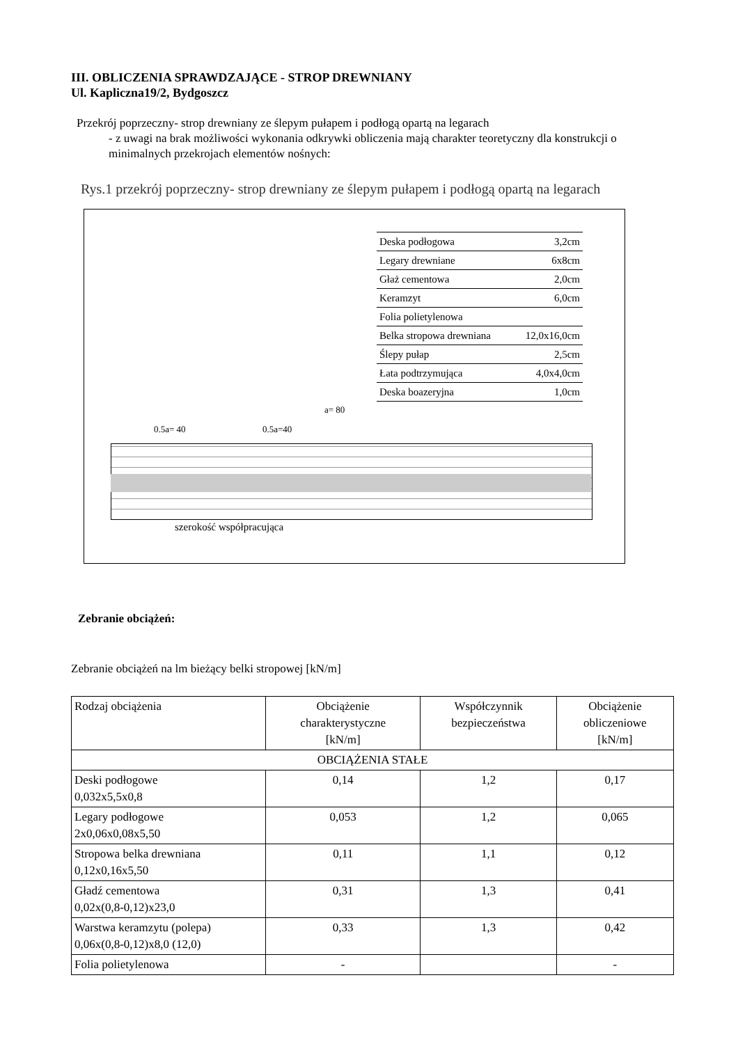III. OBLICZENIA SPRAWDZAJĄCE - STROP DREWNIANY
Ul. Kapliczna19/2, Bydgoszcz
Przekrój poprzeczny- strop drewniany ze ślepym pułapem i podłogą opartą na legarach
- z uwagi na brak możliwości wykonania odkrywki obliczenia mają charakter teoretyczny dla konstrukcji o minimalnych przekrojach elementów nośnych:
Rys.1 przekrój poprzeczny- strop drewniany ze ślepym pułapem i podłogą opartą na legarach
Deska podłogowa 3,2cm
Legary drewniane 6x8cm
Głaż cementowa 2,0cm
Keramzyt 6,0cm
Folia polietylenowa
Belka stropowa drewniana 12,0x16,0cm
Ślepy pułap 2,5cm
Łata podtrzymująca 4,0x4,0cm
Deska boazeryjna 1,0cm
a= 80
0.5a= 40 0.5a=40
szerokość współpracująca
Zebranie obciążeń:
Zebranie obciążeń na lm bieżący belki stropowej [kN/m]
| Rodzaj obciążenia | Obciążenie charakterystyczne [kN/m] | Współczynnik bezpieczeństwa | Obciążenie obliczeniowe [kN/m] |
| --- | --- | --- | --- |
| OBCIĄŻENIA STAŁE | | | |
| Deski podłogowe 0,032x5,5x0,8 | 0,14 | 1,2 | 0,17 |
| Legary podłogowe 2x0,06x0,08x5,50 | 0,053 | 1,2 | 0,065 |
| Stropowa belka drewniana 0,12x0,16x5,50 | 0,11 | 1,1 | 0,12 |
| Gładź cementowa 0,02x(0,8-0,12)x23,0 | 0,31 | 1,3 | 0,41 |
| Warstwa keramzytu (polepa) 0,06x(0,8-0,12)x8,0 (12,0) | 0,33 | 1,3 | 0,42 |
| Folia polietylenowa | - | | - |